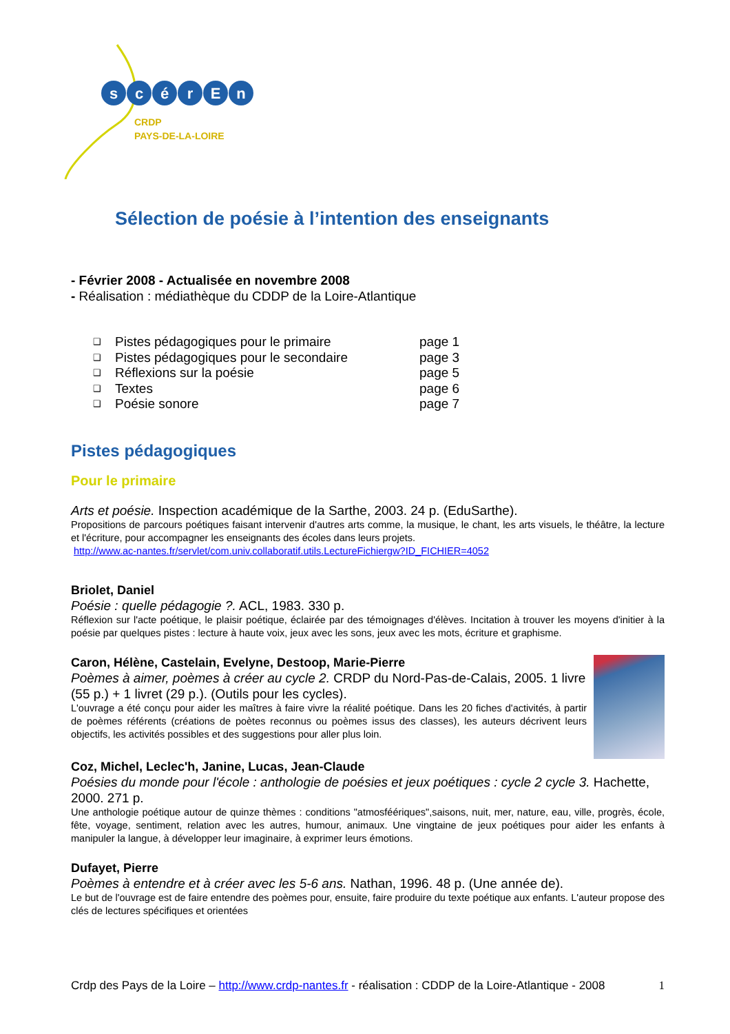s
c
é
r
E
n
CRDP
PAYS-DE-LA-LOIRE
Sélection de poésie à l’intention des enseignants
- Février 2008 - Actualisée en novembre 2008
- Réalisation : médiathèque du CDDP de la Loire-Atlantique
❑ Pistes pédagogiques pour le primaire page 1
❑ Pistes pédagogiques pour le secondaire page 3
❑ Réflexions sur la poésie page 5
❑ Textes page 6
❑ Poésie sonore page 7
Pistes pédagogiques
Pour le primaire
Arts et poésie. Inspection académique de la Sarthe, 2003. 24 p. (EduSarthe).
Propositions de parcours poétiques faisant intervenir d'autres arts comme, la musique, le chant, les arts visuels, le théâtre, la lecture et l'écriture, pour accompagner les enseignants des écoles dans leurs projets.
http://www.ac-nantes.fr/servlet/com.univ.collaboratif.utils.LectureFichiergw?ID_FICHIER=4052
Briolet, Daniel
Poésie : quelle pédagogie ?. ACL, 1983. 330 p.
Réflexion sur l'acte poétique, le plaisir poétique, éclairée par des témoignages d'élèves. Incitation à trouver les moyens d'initier à la poésie par quelques pistes : lecture à haute voix, jeux avec les sons, jeux avec les mots, écriture et graphisme.
Caron, Hélène, Castelain, Evelyne, Destoop, Marie-Pierre
Poèmes à aimer, poèmes à créer au cycle 2. CRDP du Nord-Pas-de-Calais, 2005. 1 livre (55 p.) + 1 livret (29 p.). (Outils pour les cycles).
L'ouvrage a été conçu pour aider les maîtres à faire vivre la réalité poétique. Dans les 20 fiches d'activités, à partir de poèmes référents (créations de poètes reconnus ou poèmes issus des classes), les auteurs décrivent leurs objectifs, les activités possibles et des suggestions pour aller plus loin.
Coz, Michel, Leclec'h, Janine, Lucas, Jean-Claude
Poésies du monde pour l'école : anthologie de poésies et jeux poétiques : cycle 2 cycle 3. Hachette, 2000. 271 p.
Une anthologie poétique autour de quinze thèmes : conditions "atmosféériques",saisons, nuit, mer, nature, eau, ville, progrès, école, fête, voyage, sentiment, relation avec les autres, humour, animaux. Une vingtaine de jeux poétiques pour aider les enfants à manipuler la langue, à développer leur imaginaire, à exprimer leurs émotions.
Dufayet, Pierre
Poèmes à entendre et à créer avec les 5-6 ans. Nathan, 1996. 48 p. (Une année de).
Le but de l'ouvrage est de faire entendre des poèmes pour, ensuite, faire produire du texte poétique aux enfants. L'auteur propose des clés de lectures spécifiques et orientées
Crdp des Pays de la Loire – http://www.crdp-nantes.fr - réalisation : CDDP de la Loire-Atlantique - 2008 1